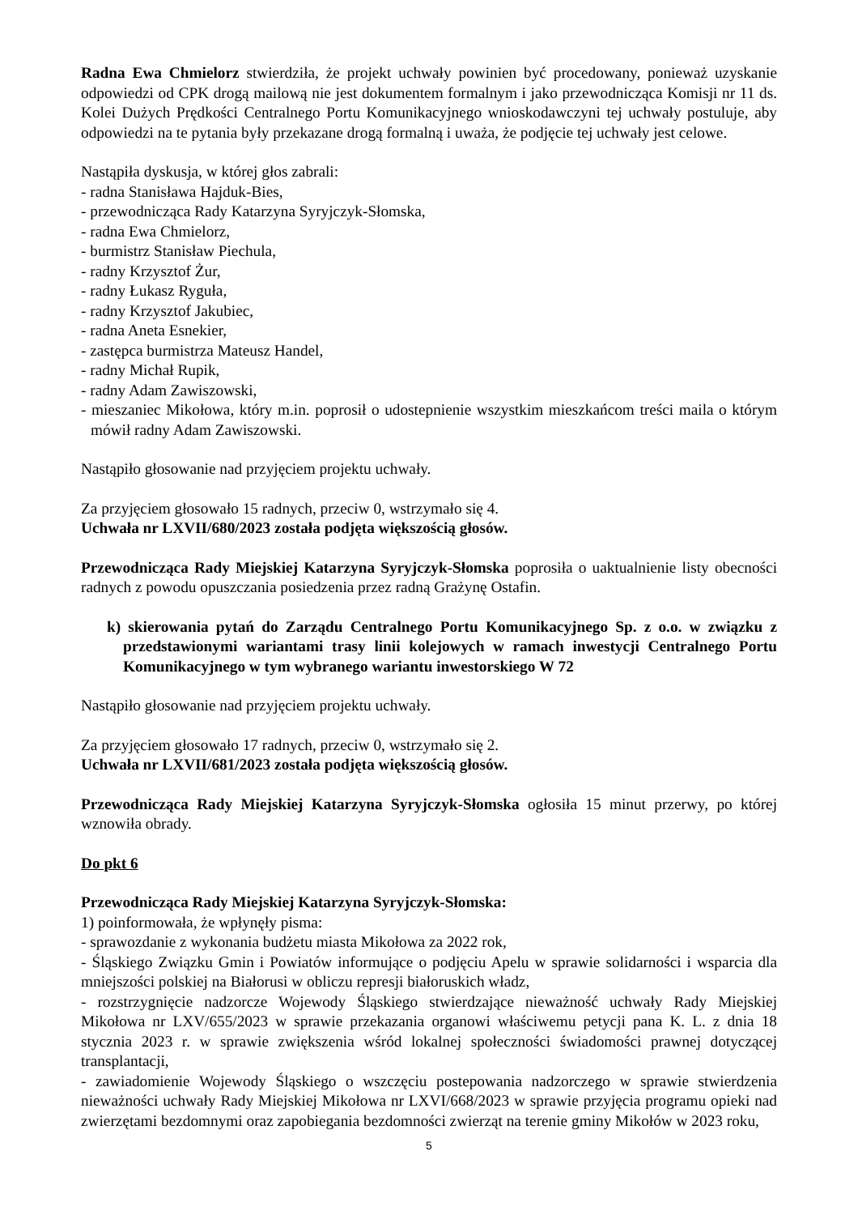Radna Ewa Chmielorz stwierdziła, że projekt uchwały powinien być procedowany, ponieważ uzyskanie odpowiedzi od CPK drogą mailową nie jest dokumentem formalnym i jako przewodnicząca Komisji nr 11 ds. Kolei Dużych Prędkości Centralnego Portu Komunikacyjnego wnioskodawczyni tej uchwały postuluje, aby odpowiedzi na te pytania były przekazane drogą formalną i uważa, że podjęcie tej uchwały jest celowe.
Nastąpiła dyskusja, w której głos zabrali:
- radna Stanisława Hajduk-Bies,
- przewodnicząca Rady Katarzyna Syryjczyk-Słomska,
- radna Ewa Chmielorz,
- burmistrz Stanisław Piechula,
- radny Krzysztof Żur,
- radny Łukasz Ryguła,
- radny Krzysztof Jakubiec,
- radna Aneta Esnekier,
- zastępca burmistrza Mateusz Handel,
- radny Michał Rupik,
- radny Adam Zawiszowski,
- mieszaniec Mikołowa, który m.in. poprosił o udostepnienie wszystkim mieszkańcom treści maila o którym mówił radny Adam Zawiszowski.
Nastąpiło głosowanie nad przyjęciem projektu uchwały.
Za przyjęciem głosowało 15 radnych, przeciw 0, wstrzymało się 4.
Uchwała nr LXVII/680/2023 została podjęta większością głosów.
Przewodnicząca Rady Miejskiej Katarzyna Syryjczyk-Słomska poprosiła o uaktualnienie listy obecności radnych z powodu opuszczania posiedzenia przez radną Grażynę Ostafin.
k) skierowania pytań do Zarządu Centralnego Portu Komunikacyjnego Sp. z o.o. w związku z przedstawionymi wariantami trasy linii kolejowych w ramach inwestycji Centralnego Portu Komunikacyjnego w tym wybranego wariantu inwestorskiego W 72
Nastąpiło głosowanie nad przyjęciem projektu uchwały.
Za przyjęciem głosowało 17 radnych, przeciw 0, wstrzymało się 2.
Uchwała nr LXVII/681/2023 została podjęta większością głosów.
Przewodnicząca Rady Miejskiej Katarzyna Syryjczyk-Słomska ogłosiła 15 minut przerwy, po której wznowiła obrady.
Do pkt 6
Przewodnicząca Rady Miejskiej Katarzyna Syryjczyk-Słomska:
1) poinformowała, że wpłynęły pisma:
- sprawozdanie z wykonania budżetu miasta Mikołowa za 2022 rok,
- Śląskiego Związku Gmin i Powiatów informujące o podjęciu Apelu w sprawie solidarności i wsparcia dla mniejszości polskiej na Białorusi w obliczu represji białoruskich władz,
- rozstrzygnięcie nadzorcze Wojewody Śląskiego stwierdzające nieważność uchwały Rady Miejskiej Mikołowa nr LXV/655/2023 w sprawie przekazania organowi właściwemu petycji pana K. L. z dnia 18 stycznia 2023 r. w sprawie zwiększenia wśród lokalnej społeczności świadomości prawnej dotyczącej transplantacji,
- zawiadomienie Wojewody Śląskiego o wszczęciu postepowania nadzorczego w sprawie stwierdzenia nieważności uchwały Rady Miejskiej Mikołowa nr LXVI/668/2023 w sprawie przyjęcia programu opieki nad zwierzętami bezdomnymi oraz zapobiegania bezdomności zwierząt na terenie gminy Mikołów w 2023 roku,
5